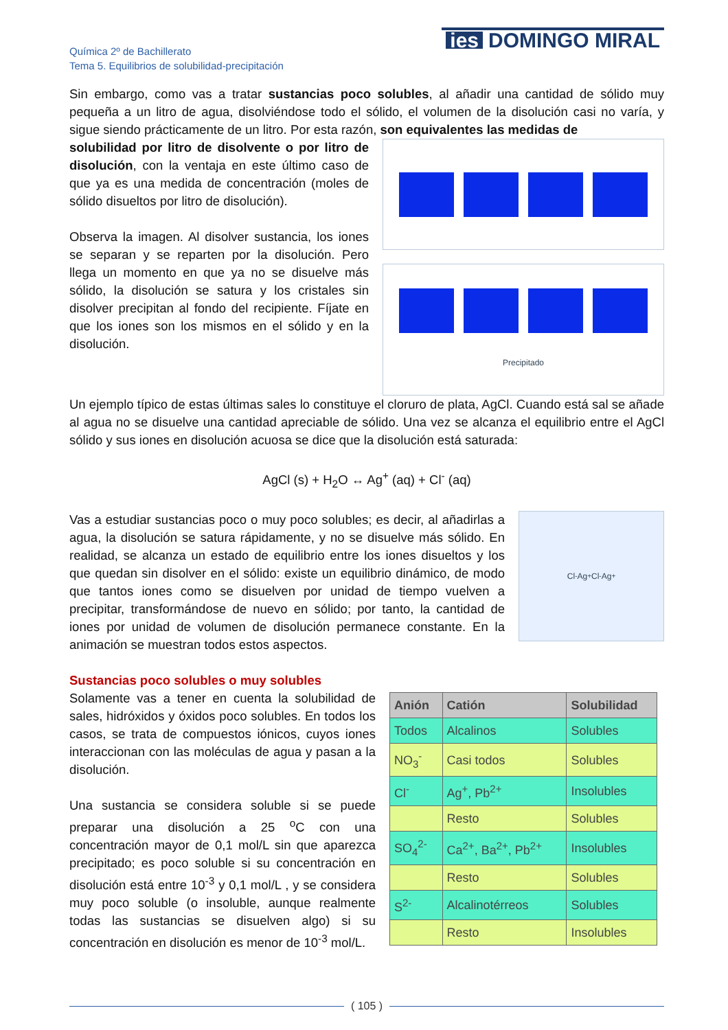Química 2º de Bachillerato
Tema 5. Equilibrios de solubilidad-precipitación
ies DOMINGO MIRAL
Sin embargo, como vas a tratar sustancias poco solubles, al añadir una cantidad de sólido muy pequeña a un litro de agua, disolviéndose todo el sólido, el volumen de la disolución casi no varía, y sigue siendo prácticamente de un litro. Por esta razón, son equivalentes las medidas de
solubilidad por litro de disolvente o por litro de disolución, con la ventaja en este último caso de que ya es una medida de concentración (moles de sólido disueltos por litro de disolución).
Observa la imagen. Al disolver sustancia, los iones se separan y se reparten por la disolución. Pero llega un momento en que ya no se disuelve más sólido, la disolución se satura y los cristales sin disolver precipitan al fondo del recipiente. Fíjate en que los iones son los mismos en el sólido y en la disolución.
Precipitado
Un ejemplo típico de estas últimas sales lo constituye el cloruro de plata, AgCl. Cuando está sal se añade al agua no se disuelve una cantidad apreciable de sólido. Una vez se alcanza el equilibrio entre el AgCl sólido y sus iones en disolución acuosa se dice que la disolución está saturada:
AgCl (s) + H<sub>2</sub>O ↔ Ag<sup>+</sup> (aq) + Cl<sup>-</sup> (aq)
Vas a estudiar sustancias poco o muy poco solubles; es decir, al añadirlas a agua, la disolución se satura rápidamente, y no se disuelve más sólido. En realidad, se alcanza un estado de equilibrio entre los iones disueltos y los que quedan sin disolver en el sólido: existe un equilibrio dinámico, de modo que tantos iones como se disuelven por unidad de tiempo vuelven a precipitar, transformándose de nuevo en sólido; por tanto, la cantidad de iones por unidad de volumen de disolución permanece constante. En la animación se muestran todos estos aspectos.
Cl<sup>-</sup> Ag<sup>+</sup> Cl<sup>-</sup> Ag<sup>+</sup>
Sustancias poco solubles o muy solubles
Solamente vas a tener en cuenta la solubilidad de sales, hidróxidos y óxidos poco solubles. En todos los casos, se trata de compuestos iónicos, cuyos iones interaccionan con las moléculas de agua y pasan a la disolución.
Una sustancia se considera soluble si se puede preparar una disolución a 25 <sup>o</sup>C con una concentración mayor de 0,1 mol/L sin que aparezca precipitado; es poco soluble si su concentración en disolución está entre 10<sup>-3</sup> y 0,1 mol/L , y se considera muy poco soluble (o insoluble, aunque realmente todas las sustancias se disuelven algo) si su concentración en disolución es menor de 10<sup>-3</sup> mol/L.
| Anión | Catión | Solubilidad |
| --- | --- | --- |
| Todos | Alcalinos | Solubles |
| NO<sub>3</sub><sup>-</sup> | Casi todos | Solubles |
| Cl<sup>-</sup> | Ag<sup>+</sup>, Pb<sup>2+</sup> | Insolubles |
| | Resto | Solubles |
| SO<sub>4</sub><sup>2-</sup> | Ca<sup>2+</sup>, Ba<sup>2+</sup>, Pb<sup>2+</sup> | Insolubles |
| | Resto | Solubles |
| S<sup>2-</sup> | Alcalinotérreos | Solubles |
| | Resto | Insolubles |
( 105 )